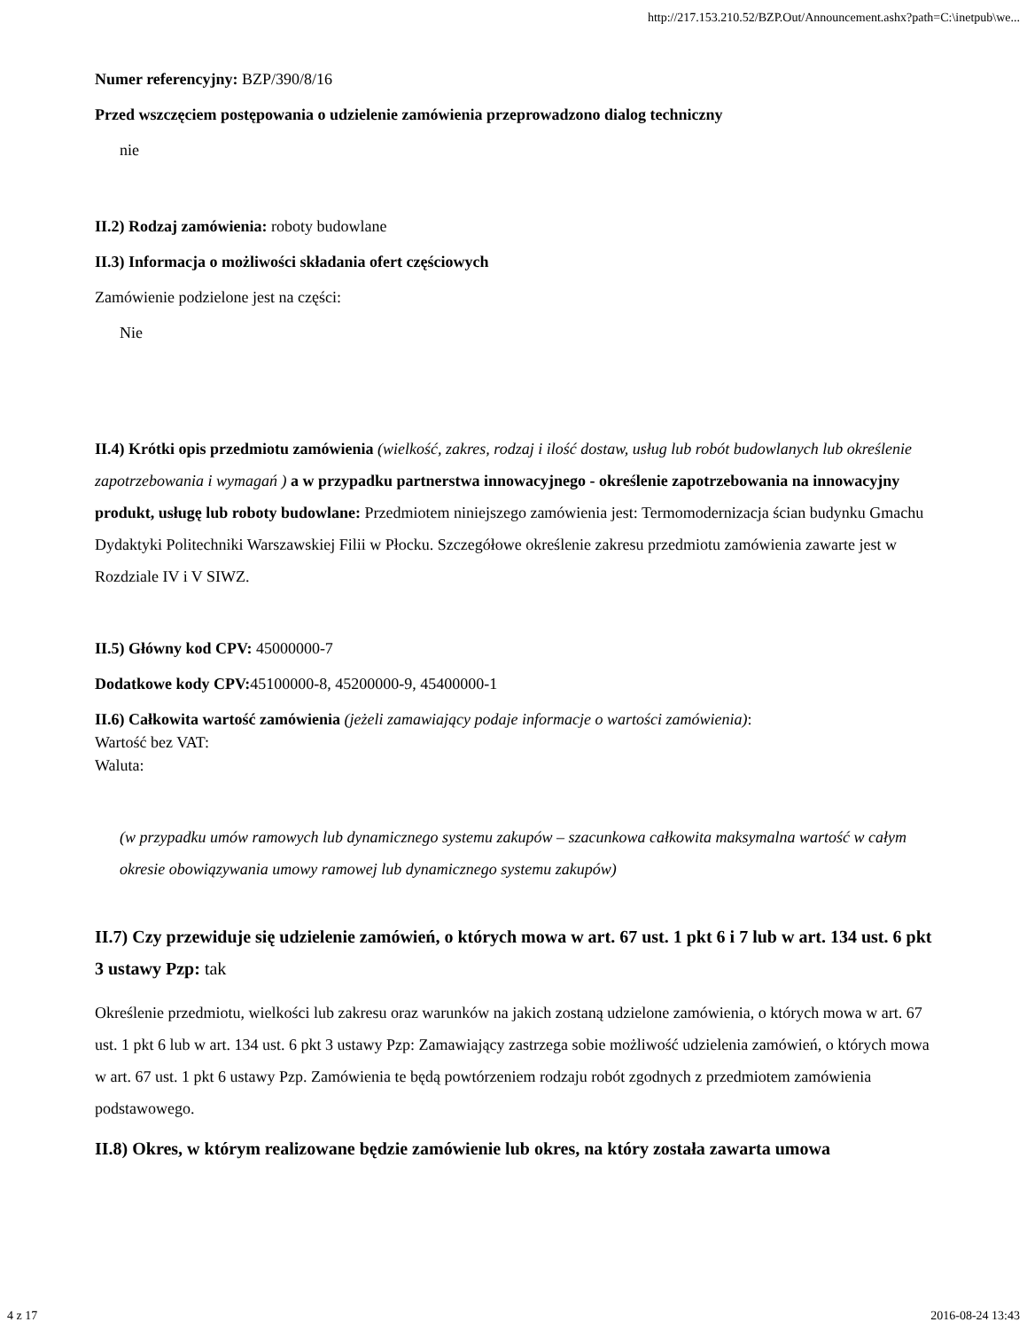http://217.153.210.52/BZP.Out/Announcement.ashx?path=C:\inetpub\we...
Numer referencyjny: BZP/390/8/16
Przed wszczęciem postępowania o udzielenie zamówienia przeprowadzono dialog techniczny
nie
II.2) Rodzaj zamówienia: roboty budowlane
II.3) Informacja o możliwości składania ofert częściowych
Zamówienie podzielone jest na części:
Nie
II.4) Krótki opis przedmiotu zamówienia (wielkość, zakres, rodzaj i ilość dostaw, usług lub robót budowlanych lub określenie zapotrzebowania i wymagań ) a w przypadku partnerstwa innowacyjnego - określenie zapotrzebowania na innowacyjny produkt, usługę lub roboty budowlane: Przedmiotem niniejszego zamówienia jest: Termomodernizacja ścian budynku Gmachu Dydaktyki Politechniki Warszawskiej Filii w Płocku. Szczegółowe określenie zakresu przedmiotu zamówienia zawarte jest w Rozdziale IV i V SIWZ.
II.5) Główny kod CPV: 45000000-7
Dodatkowe kody CPV: 45100000-8, 45200000-9, 45400000-1
II.6) Całkowita wartość zamówienia (jeżeli zamawiający podaje informacje o wartości zamówienia):
Wartość bez VAT:
Waluta:
(w przypadku umów ramowych lub dynamicznego systemu zakupów – szacunkowa całkowita maksymalna wartość w całym okresie obowiązywania umowy ramowej lub dynamicznego systemu zakupów)
II.7) Czy przewiduje się udzielenie zamówień, o których mowa w art. 67 ust. 1 pkt 6 i 7 lub w art. 134 ust. 6 pkt 3 ustawy Pzp: tak
Określenie przedmiotu, wielkości lub zakresu oraz warunków na jakich zostaną udzielone zamówienia, o których mowa w art. 67 ust. 1 pkt 6 lub w art. 134 ust. 6 pkt 3 ustawy Pzp: Zamawiający zastrzega sobie możliwość udzielenia zamówień, o których mowa w art. 67 ust. 1 pkt 6 ustawy Pzp. Zamówienia te będą powtórzeniem rodzaju robót zgodnych z przedmiotem zamówienia podstawowego.
II.8) Okres, w którym realizowane będzie zamówienie lub okres, na który została zawarta umowa
4 z 17 2016-08-24 13:43